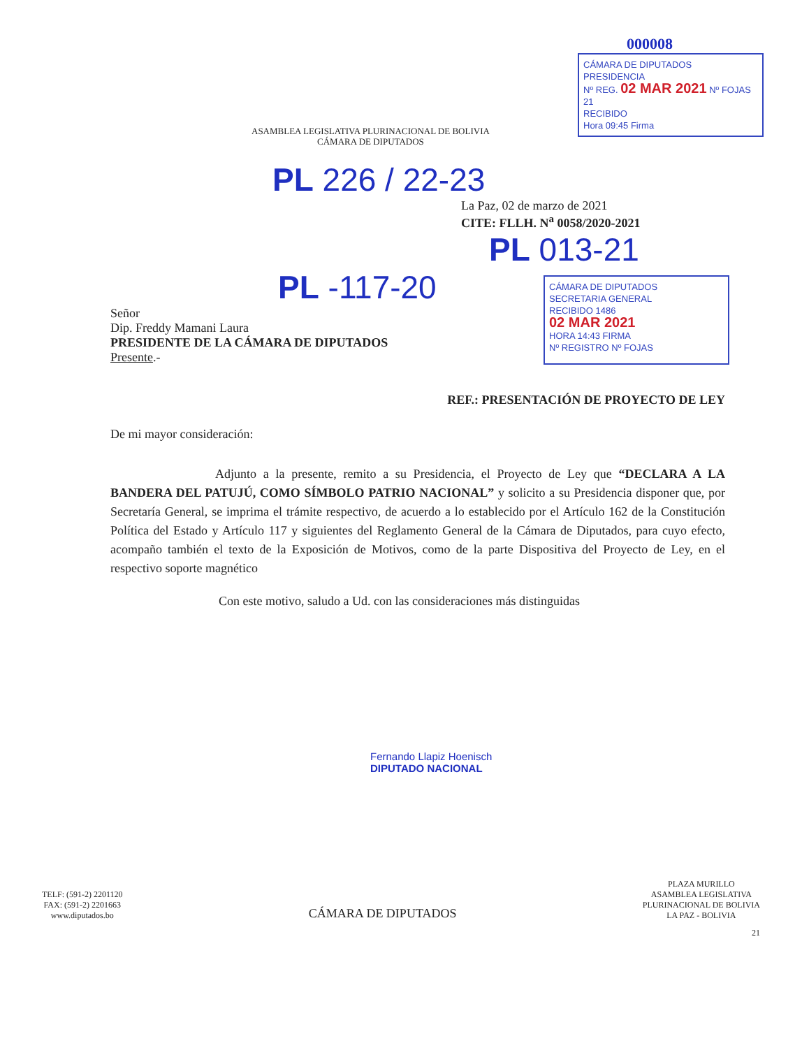ASAMBLEA LEGISLATIVA PLURINACIONAL DE BOLIVIA
CÁMARA DE DIPUTADOS
000008
CÁMARA DE DIPUTADOS
PRESIDENCIA
Nº REG. 02 MAR 2021 Nº FOJAS 21
RECIBIDO
Hora 09:45 Firma
PL 226 / 22-23
La Paz, 02 de marzo de 2021
CITE: FLLH. N<sup>a</sup> 0058/2020-2021
PL 013-21
PL -117-20
Señor
Dip. Freddy Mamani Laura
PRESIDENTE DE LA CÁMARA DE DIPUTADOS
Presente.-
CÁMARA DE DIPUTADOS
SECRETARIA GENERAL
RECIBIDO 1486
02 MAR 2021
HORA 14:43 FIRMA
Nº REGISTRO Nº FOJAS
REF.: PRESENTACIÓN DE PROYECTO DE LEY
De mi mayor consideración:
Adjunto a la presente, remito a su Presidencia, el Proyecto de Ley que “DECLARA A LA BANDERA DEL PATUJÚ, COMO SÍMBOLO PATRIO NACIONAL” y solicito a su Presidencia disponer que, por Secretaría General, se imprima el trámite respectivo, de acuerdo a lo establecido por el Artículo 162 de la Constitución Política del Estado y Artículo 117 y siguientes del Reglamento General de la Cámara de Diputados, para cuyo efecto, acompaño también el texto de la Exposición de Motivos, como de la parte Dispositiva del Proyecto de Ley, en el respectivo soporte magnético
Con este motivo, saludo a Ud. con las consideraciones más distinguidas
Fernando Llapiz Hoenisch
DIPUTADO NACIONAL
TELF: (591-2) 2201120
FAX: (591-2) 2201663
www.diputados.bo
CÁMARA DE DIPUTADOS
PLAZA MURILLO
ASAMBLEA LEGISLATIVA
PLURINACIONAL DE BOLIVIA
LA PAZ - BOLIVIA
21